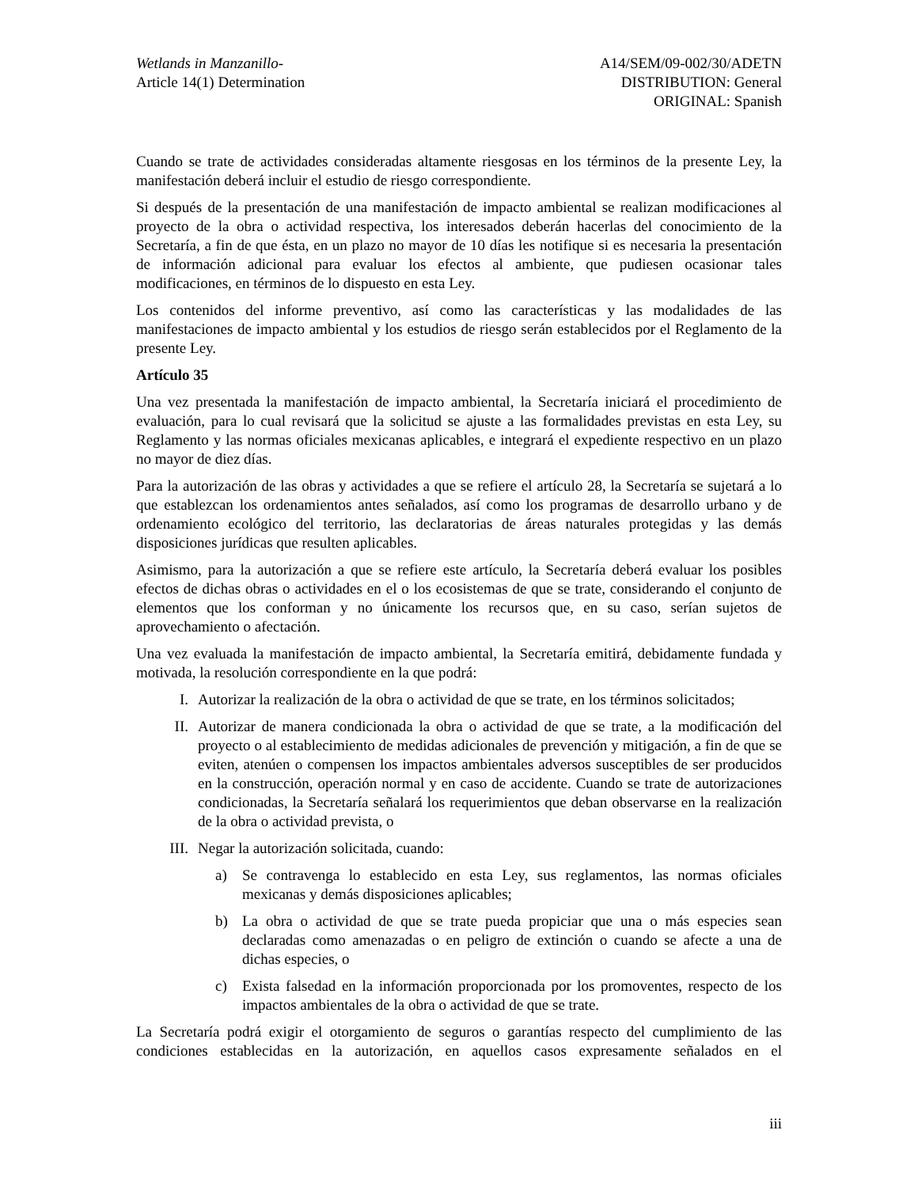Wetlands in Manzanillo-
Article 14(1) Determination
A14/SEM/09-002/30/ADETN
DISTRIBUTION: General
ORIGINAL: Spanish
Cuando se trate de actividades consideradas altamente riesgosas en los términos de la presente Ley, la manifestación deberá incluir el estudio de riesgo correspondiente.
Si después de la presentación de una manifestación de impacto ambiental se realizan modificaciones al proyecto de la obra o actividad respectiva, los interesados deberán hacerlas del conocimiento de la Secretaría, a fin de que ésta, en un plazo no mayor de 10 días les notifique si es necesaria la presentación de información adicional para evaluar los efectos al ambiente, que pudiesen ocasionar tales modificaciones, en términos de lo dispuesto en esta Ley.
Los contenidos del informe preventivo, así como las características y las modalidades de las manifestaciones de impacto ambiental y los estudios de riesgo serán establecidos por el Reglamento de la presente Ley.
Artículo 35
Una vez presentada la manifestación de impacto ambiental, la Secretaría iniciará el procedimiento de evaluación, para lo cual revisará que la solicitud se ajuste a las formalidades previstas en esta Ley, su Reglamento y las normas oficiales mexicanas aplicables, e integrará el expediente respectivo en un plazo no mayor de diez días.
Para la autorización de las obras y actividades a que se refiere el artículo 28, la Secretaría se sujetará a lo que establezcan los ordenamientos antes señalados, así como los programas de desarrollo urbano y de ordenamiento ecológico del territorio, las declaratorias de áreas naturales protegidas y las demás disposiciones jurídicas que resulten aplicables.
Asimismo, para la autorización a que se refiere este artículo, la Secretaría deberá evaluar los posibles efectos de dichas obras o actividades en el o los ecosistemas de que se trate, considerando el conjunto de elementos que los conforman y no únicamente los recursos que, en su caso, serían sujetos de aprovechamiento o afectación.
Una vez evaluada la manifestación de impacto ambiental, la Secretaría emitirá, debidamente fundada y motivada, la resolución correspondiente en la que podrá:
I. Autorizar la realización de la obra o actividad de que se trate, en los términos solicitados;
II. Autorizar de manera condicionada la obra o actividad de que se trate, a la modificación del proyecto o al establecimiento de medidas adicionales de prevención y mitigación, a fin de que se eviten, atenúen o compensen los impactos ambientales adversos susceptibles de ser producidos en la construcción, operación normal y en caso de accidente. Cuando se trate de autorizaciones condicionadas, la Secretaría señalará los requerimientos que deban observarse en la realización de la obra o actividad prevista, o
III. Negar la autorización solicitada, cuando:
a) Se contravenga lo establecido en esta Ley, sus reglamentos, las normas oficiales mexicanas y demás disposiciones aplicables;
b) La obra o actividad de que se trate pueda propiciar que una o más especies sean declaradas como amenazadas o en peligro de extinción o cuando se afecte a una de dichas especies, o
c) Exista falsedad en la información proporcionada por los promoventes, respecto de los impactos ambientales de la obra o actividad de que se trate.
La Secretaría podrá exigir el otorgamiento de seguros o garantías respecto del cumplimiento de las condiciones establecidas en la autorización, en aquellos casos expresamente señalados en el
iii